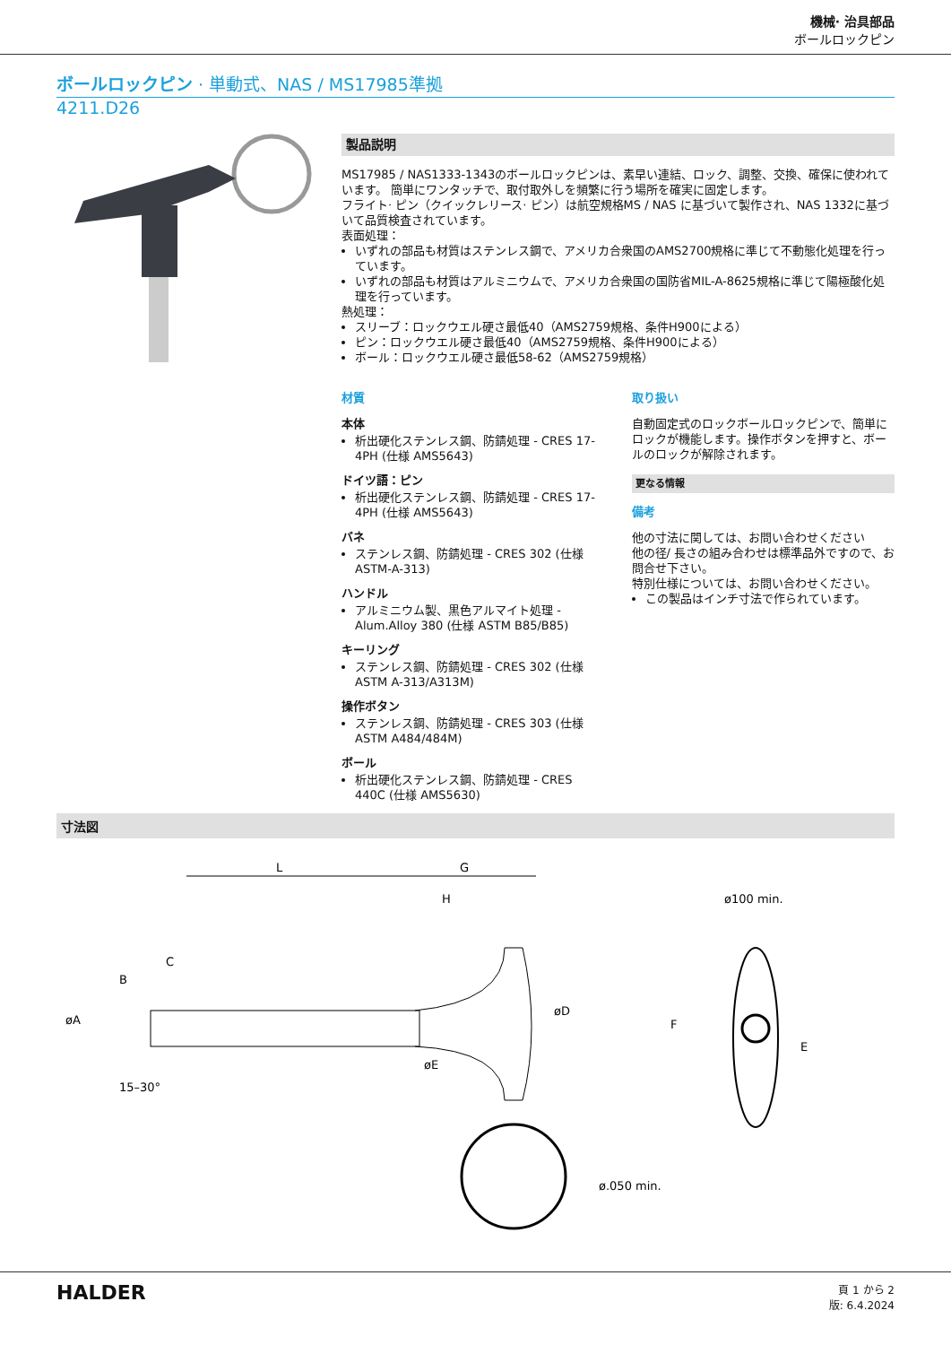機械· 治具部品
ボールロックピン
ボールロックピン · 単動式、NAS / MS17985準拠
4211.D26
製品説明
MS17985 / NAS1333-1343のボールロックピンは、素早い連結、ロック、調整、交換、確保に使われています。 簡単にワンタッチで、取付取外しを頻繁に行う場所を確実に固定します。
フライト· ピン（クイックレリース· ピン）は航空規格MS / NAS に基づいて製作され、NAS 1332に基づいて品質検査されています。
表面処理：
いずれの部品も材質はステンレス鋼で、アメリカ合衆国のAMS2700規格に準じて不動態化処理を行っています。
いずれの部品も材質はアルミニウムで、アメリカ合衆国の国防省MIL-A-8625規格に準じて陽極酸化処理を行っています。
熱処理：
スリーブ：ロックウエル硬さ最低40（AMS2759規格、条件H900による）
ピン：ロックウエル硬さ最低40（AMS2759規格、条件H900による）
ボール：ロックウエル硬さ最低58-62（AMS2759規格）
材質
本体
析出硬化ステンレス鋼、防錆処理 - CRES 17-4PH (仕様 AMS5643)
ドイツ語：ピン
析出硬化ステンレス鋼、防錆処理 - CRES 17-4PH (仕様 AMS5643)
バネ
ステンレス鋼、防錆処理 - CRES 302 (仕様 ASTM-A-313)
ハンドル
アルミニウム製、黒色アルマイト処理 - Alum.Alloy 380 (仕様 ASTM B85/B85)
キーリング
ステンレス鋼、防錆処理 - CRES 302 (仕様 ASTM A-313/A313M)
操作ボタン
ステンレス鋼、防錆処理 - CRES 303 (仕様 ASTM A484/484M)
ボール
析出硬化ステンレス鋼、防錆処理 - CRES 440C (仕様 AMS5630)
取り扱い
自動固定式のロックボールロックピンで、簡単にロックが機能します。操作ボタンを押すと、ボールのロックが解除されます。
更なる情報
備考
他の寸法に関しては、お問い合わせください
他の径/ 長さの組み合わせは標準品外ですので、お問合せ下さい。
特別仕様については、お問い合わせください。
この製品はインチ寸法で作られています。
寸法図
L
G
H
C
øA
B
øE
øD
15–30°
ø.050 min.
ø100 min.
F
E
HALDER
頁 1 から 2
版: 6.4.2024